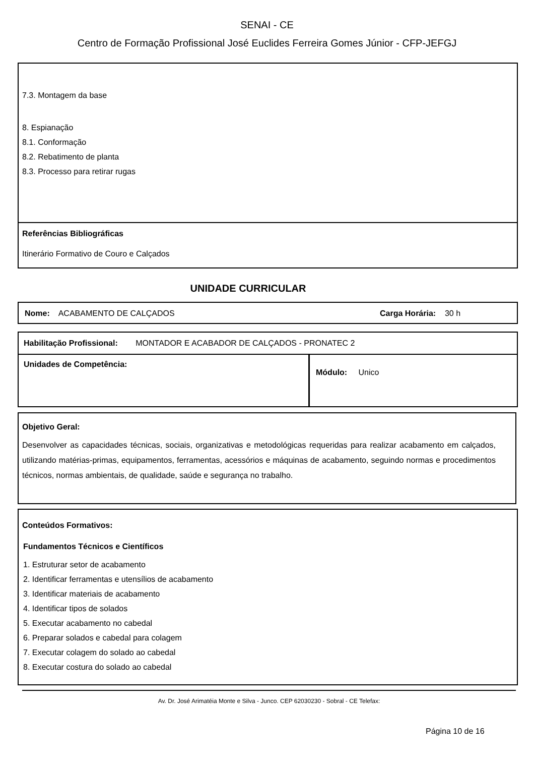SENAI - CE
Centro de Formação Profissional José Euclides Ferreira Gomes Júnior - CFP-JEFGJ
7.3. Montagem da base
8. Espianação
8.1. Conformação
8.2. Rebatimento de planta
8.3. Processo para retirar rugas
Referências Bibliográficas
Itinerário Formativo de Couro e Calçados
UNIDADE CURRICULAR
Nome: ACABAMENTO DE CALÇADOS Carga Horária: 30 h
| Habilitação Profissional: MONTADOR E ACABADOR DE CALÇADOS - PRONATEC 2 | |
| Unidades de Competência: | Módulo: Unico |
Objetivo Geral:
Desenvolver as capacidades técnicas, sociais, organizativas e metodológicas requeridas para realizar acabamento em calçados, utilizando matérias-primas, equipamentos, ferramentas, acessórios e máquinas de acabamento, seguindo normas e procedimentos técnicos, normas ambientais, de qualidade, saúde e segurança no trabalho.
Conteúdos Formativos:
Fundamentos Técnicos e Científicos
1. Estruturar setor de acabamento
2. Identificar ferramentas e utensílios de acabamento
3. Identificar materiais de acabamento
4. Identificar tipos de solados
5. Executar acabamento no cabedal
6. Preparar solados e cabedal para colagem
7. Executar colagem do solado ao cabedal
8. Executar costura do solado ao cabedal
Av. Dr. José Arimatéia Monte e Silva - Junco. CEP 62030230 - Sobral - CE Telefax:
Página 10 de 16